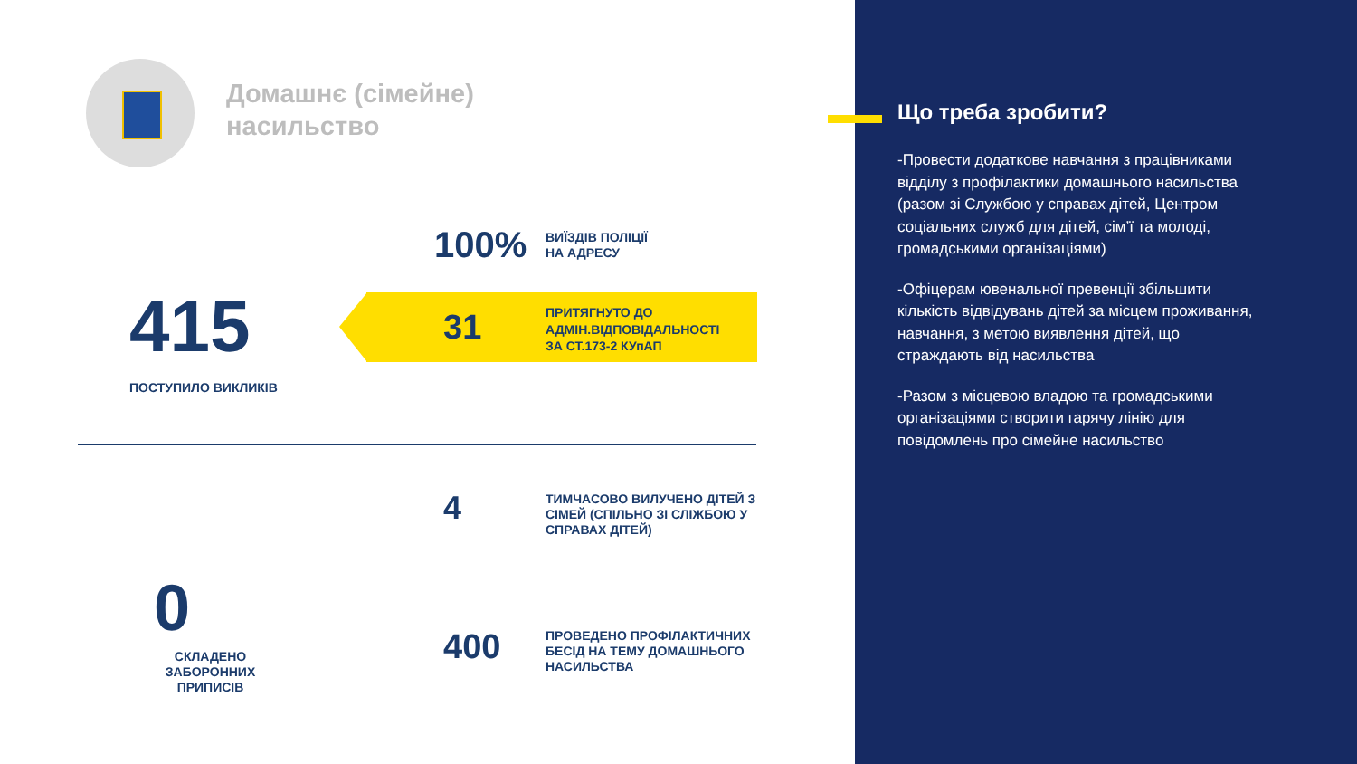Домашнє (сімейне)
насильство
415
ПОСТУПИЛО ВИКЛИКІВ
100%
ВИЇЗДІВ ПОЛІЦІЇ
НА АДРЕСУ
31
ПРИТЯГНУТО ДО
АДМІН.ВІДПОВІДАЛЬНОСТІ
ЗА СТ.173-2 КУпАП
4
ТИМЧАСОВО ВИЛУЧЕНО ДІТЕЙ З
СІМЕЙ (СПІЛЬНО ЗІ СЛІЖБОЮ У
СПРАВАХ ДІТЕЙ)
0
СКЛАДЕНО
ЗАБОРОННИХ ПРИПИСІВ
400
ПРОВЕДЕНО ПРОФІЛАКТИЧНИХ
БЕСІД НА ТЕМУ ДОМАШНЬОГО
НАСИЛЬСТВА
Що треба зробити?
-Провести додаткове навчання з працівниками відділу з профілактики домашнього насильства (разом зі Службою у справах дітей, Центром соціальних служб для дітей, сім’ї та молоді, громадськими організаціями)
-Офіцерам ювенальної превенції збільшити кількість відвідувань дітей за місцем проживання, навчання, з метою виявлення дітей, що страждають від насильства
-Разом з місцевою владою та громадськими організаціями створити гарячу лінію для повідомлень про сімейне насильство